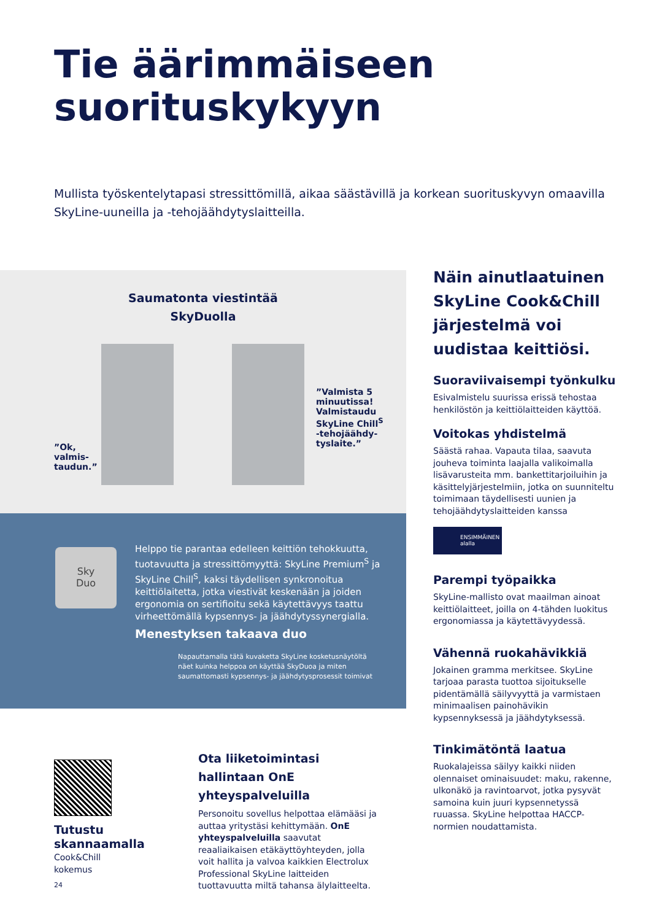Tie äärimmäiseen
suorituskykyyn
Mullista työskentelytapasi stressittömillä, aikaa säästävillä ja korkean suorituskyvyn omaavilla SkyLine-uuneilla ja -tehojäähdytyslaitteilla.
Saumatonta viestintää
SkyDuolla
”Ok,
valmis-
taudun.”
”Valmista 5 minuutissa! Valmistaudu SkyLine Chill<sup>S</sup> -tehojäähdy-tyslaite.”
Sky
Duo
Helppo tie parantaa edelleen keittiön tehokkuutta, tuotavuutta ja stressittömyyttä: SkyLine Premium<sup>S</sup> ja SkyLine Chill<sup>S</sup>, kaksi täydellisen synkronoitua keittiölaitetta, jotka viestivät keskenään ja joiden ergonomia on sertifioitu sekä käytettävyys taattu virheettömällä kypsennys- ja jäähdytyssynergialla.
Menestyksen takaava duo
Napauttamalla tätä kuvaketta SkyLine kosketusnäytöltä näet kuinka helppoa on käyttää SkyDuoa ja miten saumattomasti kypsennys- ja jäähdytysprosessit toimivat
Näin ainutlaatuinen SkyLine Cook&Chill järjestelmä voi uudistaa keittiösi.
Suoraviivaisempi työnkulku
Esivalmistelu suurissa erissä tehostaa henkilöstön ja keittiölaitteiden käyttöä.
Voitokas yhdistelmä
Säästä rahaa. Vapauta tilaa, saavuta jouheva toiminta laajalla valikoimalla lisävarusteita mm. bankettitarjoiluihin ja käsittelyjärjestelmiin, jotka on suunniteltu toimimaan täydellisesti uunien ja tehojäähdytyslaitteiden kanssa
ENSIMMÄINEN
alalla
Parempi työpaikka
SkyLine-mallisto ovat maailman ainoat keittiölaitteet, joilla on 4-tähden luokitus ergonomiassa ja käytettävyydessä.
Vähennä ruokahävikkiä
Jokainen gramma merkitsee. SkyLine tarjoaa parasta tuottoa sijoitukselle pidentämällä säilyvyyttä ja varmistaen minimaalisen painohävikin kypsennyksessä ja jäähdytyksessä.
Tinkimätöntä laatua
Ruokalajeissa säilyy kaikki niiden olennaiset ominaisuudet: maku, rakenne, ulkonäkö ja ravintoarvot, jotka pysyvät samoina kuin juuri kypsennetyssä ruuassa. SkyLine helpottaa HACCP-normien noudattamista.
Tutustu
skannaamalla
Cook&Chill
kokemus
Ota liiketoimintasi hallintaan OnE yhteyspalveluilla
Personoitu sovellus helpottaa elämääsi ja auttaa yritystäsi kehittymään. OnE yhteyspalveluilla saavutat reaaliaikaisen etäkäyttöyhteyden, jolla voit hallita ja valvoa kaikkien Electrolux Professional SkyLine laitteiden tuottavuutta miltä tahansa älylaitteelta.
24